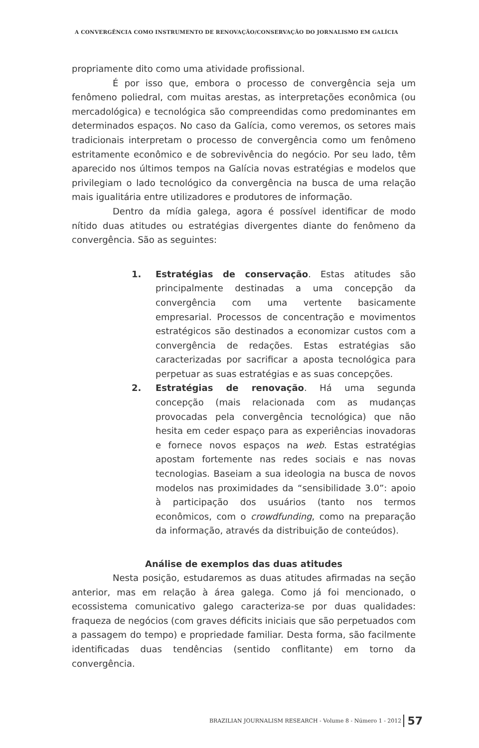A CONVERGÊNCIA COMO INSTRUMENTO DE RENOVAÇÃO/CONSERVAÇÃO DO JORNALISMO EM GALÍCIA
propriamente dito como uma atividade profissional.
É por isso que, embora o processo de convergência seja um fenômeno poliedral, com muitas arestas, as interpretações econômica (ou mercadológica) e tecnológica são compreendidas como predominantes em determinados espaços. No caso da Galícia, como veremos, os setores mais tradicionais interpretam o processo de convergência como um fenômeno estritamente econômico e de sobrevivência do negócio. Por seu lado, têm aparecido nos últimos tempos na Galícia novas estratégias e modelos que privilegiam o lado tecnológico da convergência na busca de uma relação mais igualitária entre utilizadores e produtores de informação.
Dentro da mídia galega, agora é possível identificar de modo nítido duas atitudes ou estratégias divergentes diante do fenômeno da convergência. São as seguintes:
1. Estratégias de conservação. Estas atitudes são principalmente destinadas a uma concepção da convergência com uma vertente basicamente empresarial. Processos de concentração e movimentos estratégicos são destinados a economizar custos com a convergência de redações. Estas estratégias são caracterizadas por sacrificar a aposta tecnológica para perpetuar as suas estratégias e as suas concepções.
2. Estratégias de renovação. Há uma segunda concepção (mais relacionada com as mudanças provocadas pela convergência tecnológica) que não hesita em ceder espaço para as experiências inovadoras e fornece novos espaços na web. Estas estratégias apostam fortemente nas redes sociais e nas novas tecnologias. Baseiam a sua ideologia na busca de novos modelos nas proximidades da “sensibilidade 3.0”: apoio à participação dos usuários (tanto nos termos econômicos, com o crowdfunding, como na preparação da informação, através da distribuição de conteúdos).
Análise de exemplos das duas atitudes
Nesta posição, estudaremos as duas atitudes afirmadas na seção anterior, mas em relação à área galega. Como já foi mencionado, o ecossistema comunicativo galego caracteriza-se por duas qualidades: fraqueza de negócios (com graves déficits iniciais que são perpetuados com a passagem do tempo) e propriedade familiar. Desta forma, são facilmente identificadas duas tendências (sentido conflitante) em torno da convergência.
BRAZILIAN JOURNALISM RESEARCH - Volume 8 - Número 1 - 2012 57